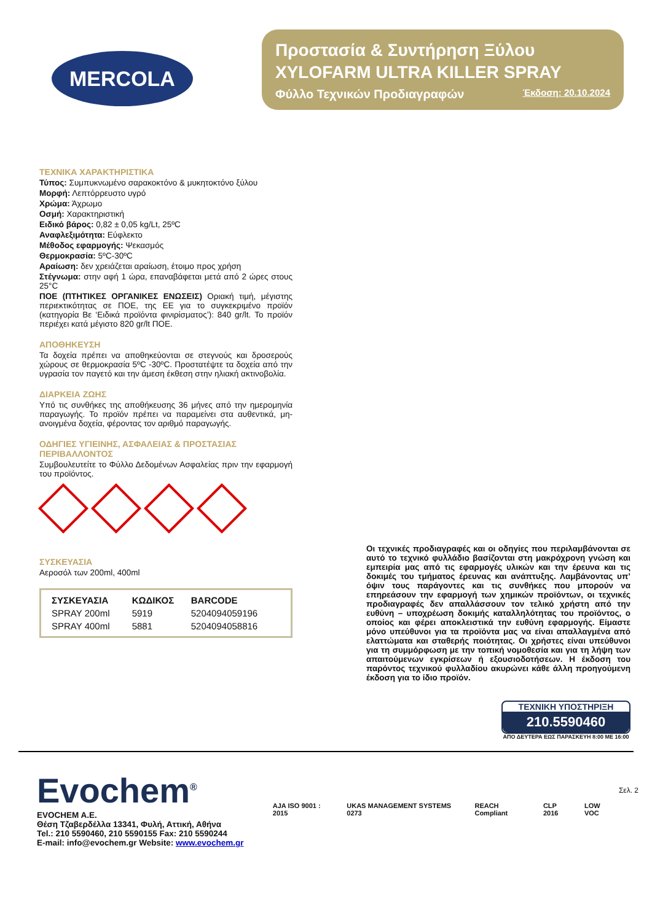MERCOLA
Προστασία & Συντήρηση Ξύλου
XYLOFARM ULTRA KILLER SPRAY
Φύλλο Τεχνικών Προδιαγραφών Έκδοση: 20.10.2024
ΤΕΧΝΙΚΑ ΧΑΡΑΚΤΗΡΙΣΤΙΚΑ
Τύπος: Συμπυκνωμένο σαρακοκτόνο & μυκητοκτόνο ξύλου
Μορφή: Λεπτόρρευστο υγρό
Χρώμα: Άχρωμο
Οσμή: Χαρακτηριστική
Ειδικό βάρος: 0,82 ± 0,05 kg/Lt, 25ºC
Αναφλεξιμότητα: Εύφλεκτο
Μέθοδος εφαρμογής: Ψεκασμός
Θερμοκρασία: 5ºC-30ºC
Αραίωση: δεν χρειάζεται αραίωση, έτοιμο προς χρήση
Στέγνωμα: στην αφή 1 ώρα, επαναβάφεται μετά από 2 ώρες στους 25°C
ΠΟΕ (ΠΤΗΤΙΚΕΣ ΟΡΓΑΝΙΚΕΣ ΕΝΩΣΕΙΣ) Οριακή τιμή, μέγιστης περιεκτικότητας σε ΠΟΕ, της ΕΕ για το συγκεκριμένο προϊόν (κατηγορία Βε ‘Ειδικά προϊόντα φινιρίσματος’): 840 gr/lt. Το προϊόν περιέχει κατά μέγιστο 820 gr/lt ΠΟΕ.
ΑΠΟΘΗΚΕΥΣΗ
Τα δοχεία πρέπει να αποθηκεύονται σε στεγνούς και δροσερούς χώρους σε θερμοκρασία 5ºC -30ºC. Προστατέψτε τα δοχεία από την υγρασία τον παγετό και την άμεση έκθεση στην ηλιακή ακτινοβολία.
ΔΙΑΡΚΕΙΑ ΖΩΗΣ
Υπό τις συνθήκες της αποθήκευσης 36 μήνες από την ημερομηνία παραγωγής. Το προϊόν πρέπει να παραμείνει στα αυθεντικά, μη-ανοιγμένα δοχεία, φέροντας τον αριθμό παραγωγής.
ΟΔΗΓΙΕΣ ΥΓΙΕΙΝΗΣ, ΑΣΦΑΛΕΙΑΣ & ΠΡΟΣΤΑΣΙΑΣ ΠΕΡΙΒΑΛΛΟΝΤΟΣ
Συμβουλευτείτε το Φύλλο Δεδομένων Ασφαλείας πριν την εφαρμογή του προϊόντος.
ΣΥΣΚΕΥΑΣΙΑ
Αεροσόλ των 200ml, 400ml
| ΣΥΣΚΕΥΑΣΙΑ | ΚΩΔΙΚΟΣ | BARCODE |
| --- | --- | --- |
| SPRAY 200ml | 5919 | 5204094059196 |
| SPRAY 400ml | 5881 | 5204094058816 |
Οι τεχνικές προδιαγραφές και οι οδηγίες που περιλαμβάνονται σε αυτό το τεχνικό φυλλάδιο βασίζονται στη μακρόχρονη γνώση και εμπειρία μας από τις εφαρμογές υλικών και την έρευνα και τις δοκιμές του τμήματος έρευνας και ανάπτυξης. Λαμβάνοντας υπ’ όψιν τους παράγοντες και τις συνθήκες που μπορούν να επηρεάσουν την εφαρμογή των χημικών προϊόντων, οι τεχνικές προδιαγραφές δεν απαλλάσσουν τον τελικό χρήστη από την ευθύνη – υποχρέωση δοκιμής καταλληλότητας του προϊόντος, ο οποίος και φέρει αποκλειστικά την ευθύνη εφαρμογής. Είμαστε μόνο υπεύθυνοι για τα προϊόντα μας να είναι απαλλαγμένα από ελαττώματα και σταθερής ποιότητας. Οι χρήστες είναι υπεύθυνοι για τη συμμόρφωση με την τοπική νομοθεσία και για τη λήψη των απαιτούμενων εγκρίσεων ή εξουσιοδοτήσεων. Η έκδοση του παρόντος τεχνικού φυλλαδίου ακυρώνει κάθε άλλη προηγούμενη έκδοση για το ίδιο προϊόν.
ΤΕΧΝΙΚΗ ΥΠΟΣΤΗΡΙΞΗ
210.5590460
ΑΠΟ ΔΕΥΤΕΡΑ ΕΩΣ ΠΑΡΑΣΚΕΥΗ 8:00 ΜΕ 16:00
Σελ. 2
Evochem<sup>®</sup>
EVOCHEM A.E.
Θέση Τζαβερδέλλα 13341, Φυλή, Αττική, Αθήνα
Tel.: 210 5590460, 210 5590155 Fax: 210 5590244
E-mail: info@evochem.gr Website: www.evochem.gr
AJA ISO 9001 : 2015 UKAS MANAGEMENT SYSTEMS 0273 REACH Compliant CLP 2016 LOW VOC